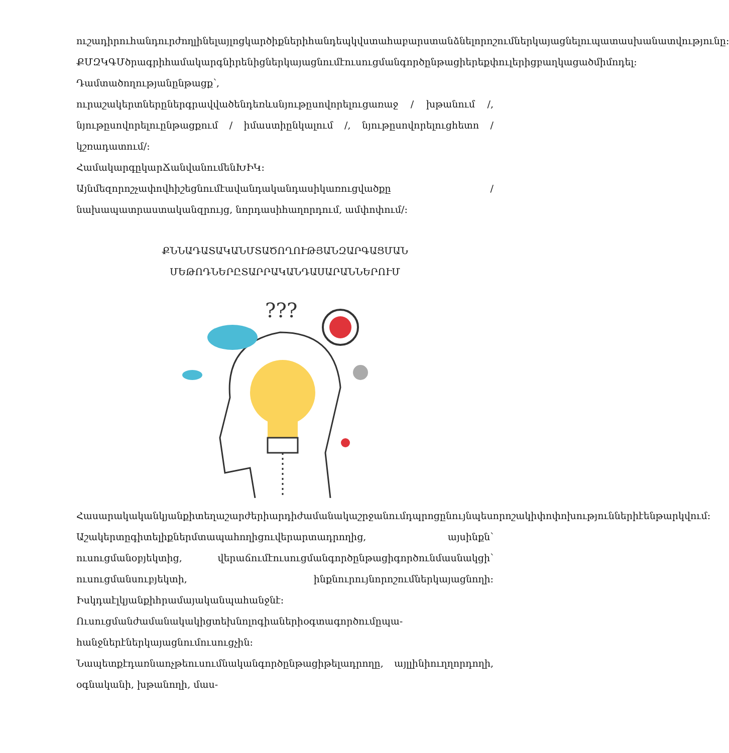ուշադիրուհանդուրժողլինելայլոցկարծիքներիհանդեպկվստահաբարստանձնելորոշումներկայացնելուպատասխանատվությունը:
ՔՄԶԿԳՄծրագրիհամակարգնիրենիցներկայացնումէուսուցմանգործընթացիերեքփուլերիցբաղկացածմիմոդել: Դամտածողությանընթացք՝, ուրաշակերտներըներգրավվածենդեռևսնյութըսովորելուցառաջ / խթանում /, նյութըսովորելուընթացքում / իմաստիընկալում /, նյութըսովորելուցհետո / կշռադատում/:
ՀամակարգըկարՃանվանումենԽԻԿ:
Այնմեզորոշչափովհիշեցնումէավանդականդասիկառուցվածքը / նախապատրաստականզրույց, նորդասիհաղորդում, ամփոփում/:
ՔՆՆԱԴԱՏԱԿԱՆՄՏԱԾՈՂՈՒԹՅԱՆԶԱՐԳԱՑՄԱՆ
ՄԵԹՈԴՆԵՐԸՏԱՐՐԱԿԱՆԴԱՍԱՐԱՆՆԵՐՈՒՄ
???
Հասարակականկյանքիտեղաշարժերիարդիժամանակաշրջանումդպրոցընույնպեսորոշակիփոփոխություններիէենթարկվում:
Աշակերտըգիտելիքներմտապահողիցուվերարտադրողից, այսինքն՝ ուսուցմանօբյեկտից, վերաճումէուսուցմանգործընթացիգործունմասնակցի՝ ուսուցմանսուբյեկտի, ինքնուրույնորոշումներկայացնողի: Իսկդաէլկյանքիհրամայականպահանջնէ:
Ուսուցմանժամանակակիցտեխնոլոգիաներիօգտագործումըպա-հանջներէներկայացնումուսուցչին:
Նապետքէդառնաոչթեուսումնականգործընթացիթելադրողը, այլլինիուղղորդողի, օգնականի, խթանողի, մաս-